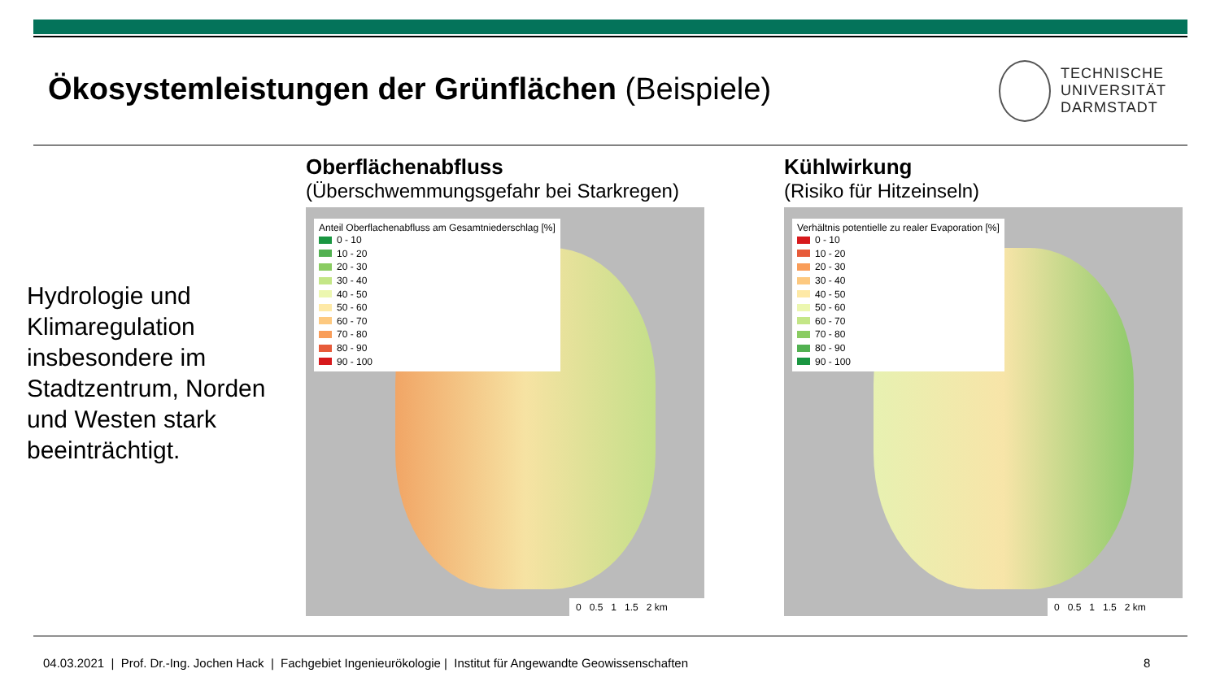Ökosystemleistungen der Grünflächen (Beispiele)
TECHNISCHE
UNIVERSITÄT
DARMSTADT
Hydrologie und
Klimaregulation
insbesondere im
Stadtzentrum, Norden
und Westen stark
beeinträchtigt.
Oberflächenabfluss
(Überschwemmungsgefahr bei Starkregen)
Anteil Oberflachenabfluss am Gesamtniederschlag [%]
0 - 10
10 - 20
20 - 30
30 - 40
40 - 50
50 - 60
60 - 70
70 - 80
80 - 90
90 - 100
0 0.5 1 1.5 2 km
Kühlwirkung
(Risiko für Hitzeinseln)
Verhältnis potentielle zu realer Evaporation [%]
0 - 10
10 - 20
20 - 30
30 - 40
40 - 50
50 - 60
60 - 70
70 - 80
80 - 90
90 - 100
0 0.5 1 1.5 2 km
04.03.2021 | Prof. Dr.-Ing. Jochen Hack | Fachgebiet Ingenieurökologie | Institut für Angewandte Geowissenschaften
8